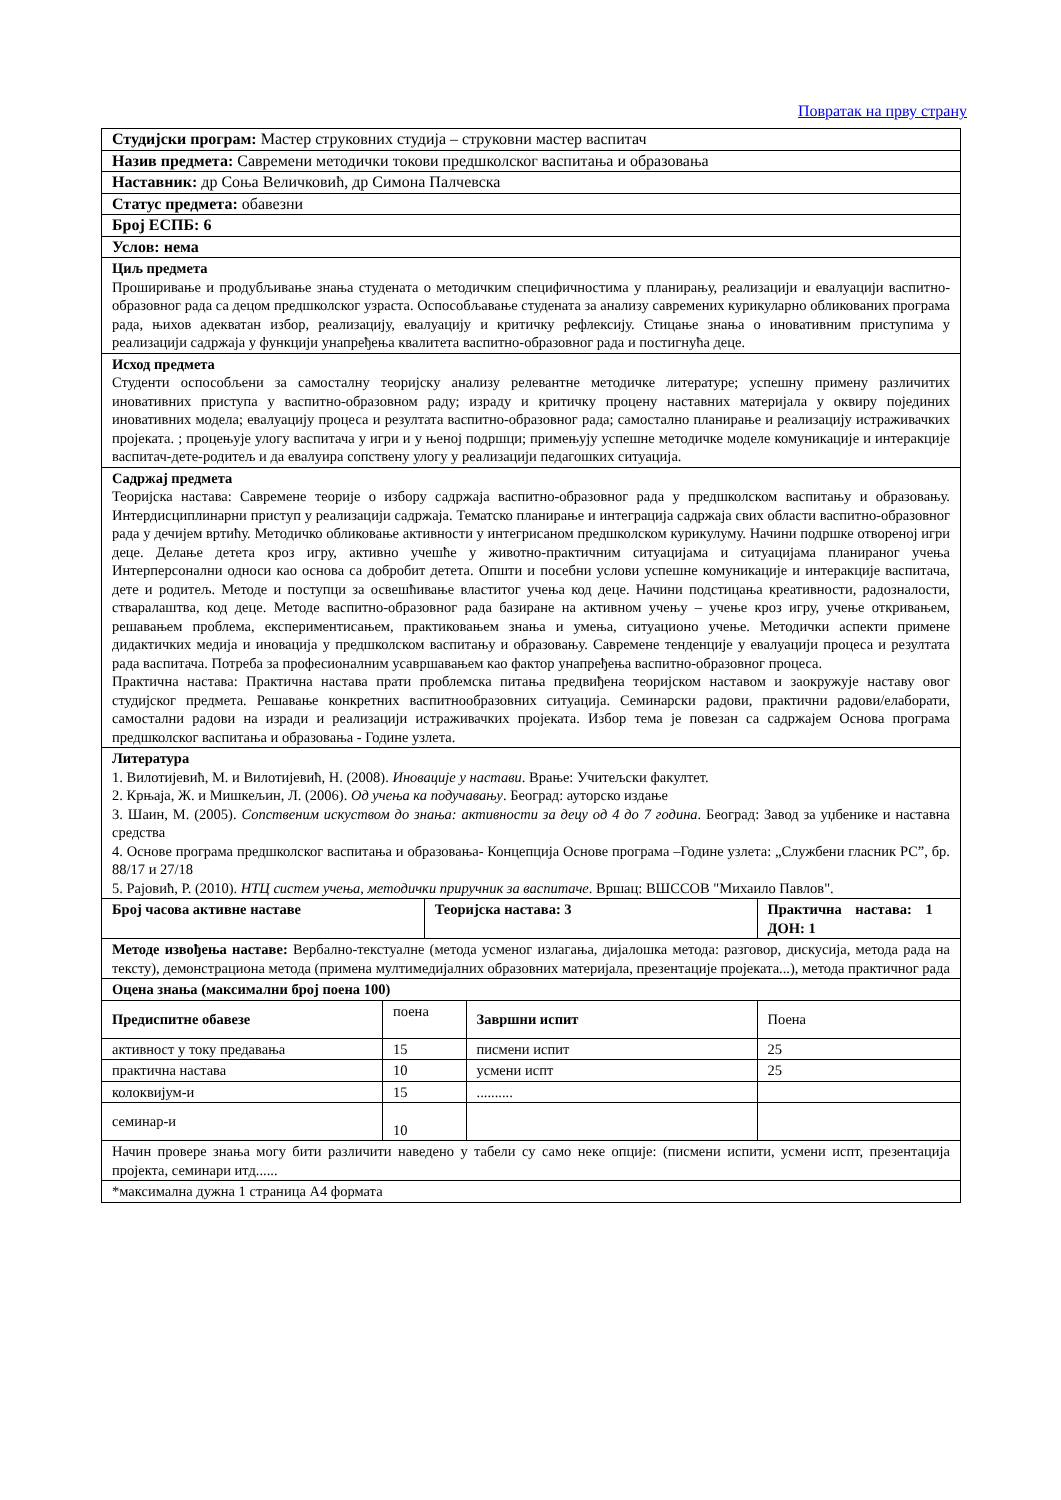Повратак на прву страну
| Студијски програм: Мастер струковних студија – струковни мастер васпитач | | | | |
| Назив предмета: Савремени методички токови предшколског васпитања и образовања | | | | |
| Наставник: др Соња Величковић, др Симона Палчевска | | | | |
| Статус предмета: обавезни | | | | |
| Број ЕСПБ: 6 | | | | |
| Услов: нема | | | | |
| Циљ предмета Проширивање и продубљивање знања студената о методичким специфичностима у планирању, реализацији и евалуацији васпитно-образовног рада са децом предшколског узраста. Оспособљавање студената за анализу савремених курикуларно обликованих програма рада, њихов адекватан избор, реализацију, евалуацију и критичку рефлексију. Стицање знања о иновативним приступима у реализацији садржаја у функцији унапређења квалитета васпитно-образовног рада и постигнућа деце. | | | | |
| Исход предмета Студенти оспособљени за самосталну теоријску анализу релевантне методичке литературе; успешну примену различитих иновативних приступа у васпитно-образовном раду; израду и критичку процену наставних материјала у оквиру појединих иновативних модела; евалуацију процеса и резултата васпитно-образовног рада; самостално планирање и реализацију истраживачких пројеката. ; процењује улогу васпитача у игри и у њеној подршци; примењују успешне методичке моделе комуникације и интеракције васпитач-дете-родитељ и да евалуира сопствену улогу у реализацији педагошких ситуација. | | | | |
| Садржај предмета Теоријска настава: Савремене теорије о избору садржаја васпитно-образовног рада у предшколском васпитању и образовању. Интердисциплинарни приступ у реализацији садржаја. Тематско планирање и интеграција садржаја свих области васпитно-образовног рада у дечијем вртићу. Методичко обликовање активности у интегрисаном предшколском курикулуму. Начини подршке отвореној игри деце. Делање детета кроз игру, активно учешће у животно-практичним ситуацијама и ситуацијама планираног учења Интерперсонални односи као основа са добробит детета. Општи и посебни услови успешне комуникације и интеракције васпитача, дете и родитељ. Методе и поступци за освешћивање властитог учења код деце. Начини подстицања креативности, радозналости, стваралаштва, код деце. Методе васпитно-образовног рада базиране на активном учењу – учење кроз игру, учење откривањем, решавањем проблема, експериментисањем, практиковањем знања и умења, ситуационо учење. Методички аспекти примене дидактичких медија и иновација у предшколском васпитању и образовању. Савремене тенденције у евалуацији процеса и резултата рада васпитача. Потреба за професионалним усавршавањем као фактор унапређења васпитно-образовног процеса. Практична настава: Практична настава прати проблемска питања предвиђена теоријском наставом и заокружује наставу овог студијског предмета. Решавање конкретних васпитнообразовних ситуација. Семинарски радови, практични радови/елаборати, самостални радови на изради и реализацији истраживачких пројеката. Избор тема је повезан са садржајем Основа програма предшколског васпитања и образовања - Године узлета. | | | | |
| Литература 1. Вилотијевић, М. и Вилотијевић, Н. (2008). Иновације у настави . Врање: Учитељски факултет. 2. Крњаја, Ж. и Мишкељин, Л. (2006). Од учења ка подучавању . Београд: ауторско издање 3. Шаин, М. (2005). Сопственим искуством до знања: активности за децу од 4 до 7 година . Београд: Завод за уџбенике и наставна средства 4. Основе програма предшколског васпитања и образовања- Концепција Основе програма –Године узлета: „Службени гласник РС”, бр. 88/17 и 27/18 5. Рајовић, Р. (2010). НТЦ систем учења, методички приручник за васпитаче . Вршац: ВШССОВ "Михаило Павлов". | | | | |
| Број часова активне наставе | | Теоријска настава: 3 | | Практична настава: 1 ДОН: 1 |
| Методе извођења наставе: Вербално-текстуалне (метода усменог излагања, дијалошка метода: разговор, дискусија, метода рада на тексту), демонстрациона метода (примена мултимедијалних образовних материјала, презентације пројеката...), метода практичног рада | | | | |
| Оцена знања (максимални број поена 100) | | | | |
| Предиспитне обавезе | поена | | Завршни испит | Поена |
| активност у току предавања | 15 | | писмени испит | 25 |
| практична настава | 10 | | усмени испт | 25 |
| колоквијум-и | 15 | | .......... | |
| семинар-и | 10 | | | |
| Начин провере знања могу бити различити наведено у табели су само неке опције: (писмени испити, усмени испт, презентација пројекта, семинари итд...... | | | | |
| *максимална дужна 1 страница А4 формата | | | | |